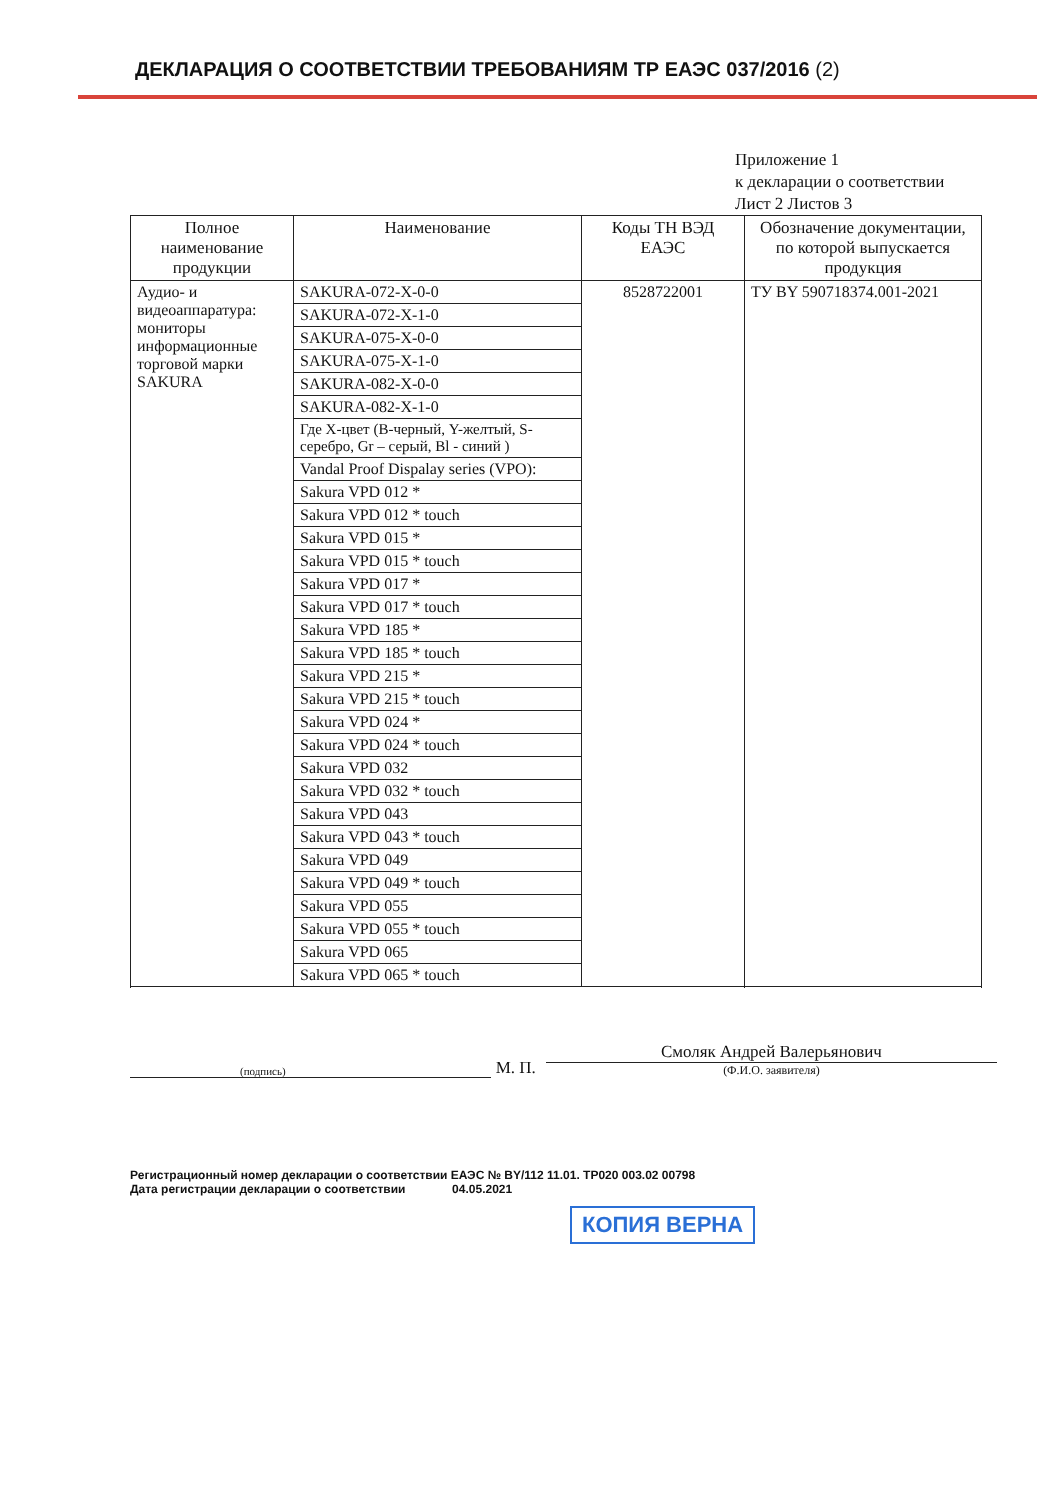ДЕКЛАРАЦИЯ О СООТВЕТСТВИИ ТРЕБОВАНИЯМ ТР ЕАЭС 037/2016 (2)
Приложение 1
к декларации о соответствии
Лист 2 Листов 3
| Полное наименование продукции | Наименование | Коды ТН ВЭД ЕАЭС | Обозначение документации, по которой выпускается продукция |
| --- | --- | --- | --- |
| Аудио- и видеоаппаратура: мониторы информационные торговой марки SAKURA | SAKURA-072-X-0-0 | 8528722001 | ТУ BY 590718374.001-2021 |
| | SAKURA-072-X-1-0 | | |
| | SAKURA-075-X-0-0 | | |
| | SAKURA-075-X-1-0 | | |
| | SAKURA-082-X-0-0 | | |
| | SAKURA-082-X-1-0 | | |
| | Где X-цвет (B-черный, Y-желтый, S-серебро, Gr – серый, Bl - синий ) | | |
| | Vandal Proof Dispalay series (VPO): | | |
| | Sakura VPD 012 * | | |
| | Sakura VPD 012 * touch | | |
| | Sakura VPD 015 * | | |
| | Sakura VPD 015 * touch | | |
| | Sakura VPD 017 * | | |
| | Sakura VPD 017 * touch | | |
| | Sakura VPD 185 * | | |
| | Sakura VPD 185 * touch | | |
| | Sakura VPD 215 * | | |
| | Sakura VPD 215 * touch | | |
| | Sakura VPD 024 * | | |
| | Sakura VPD 024 * touch | | |
| | Sakura VPD 032 | | |
| | Sakura VPD 032 * touch | | |
| | Sakura VPD 043 | | |
| | Sakura VPD 043 * touch | | |
| | Sakura VPD 049 | | |
| | Sakura VPD 049 * touch | | |
| | Sakura VPD 055 | | |
| | Sakura VPD 055 * touch | | |
| | Sakura VPD 065 | | |
| | Sakura VPD 065 * touch | | |
(подпись)
М. П.
Смоляк Андрей Валерьянович
(Ф.И.О. заявителя)
Регистрационный номер декларации о соответствии ЕАЭС № BY/112 11.01. ТР020 003.02 00798
Дата регистрации декларации о соответствии 04.05.2021
КОПИЯ ВЕРНА